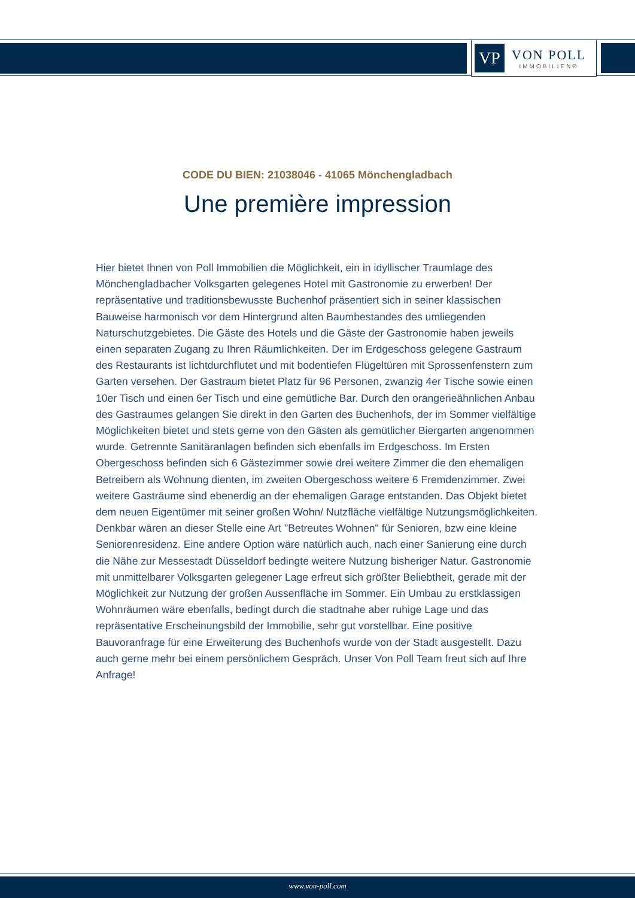VP
VON POLL
IMMOBILIEN®
CODE DU BIEN: 21038046 - 41065 Mönchengladbach
Une première impression
Hier bietet Ihnen von Poll Immobilien die Möglichkeit, ein in idyllischer Traumlage des Mönchengladbacher Volksgarten gelegenes Hotel mit Gastronomie zu erwerben! Der repräsentative und traditionsbewusste Buchenhof präsentiert sich in seiner klassischen Bauweise harmonisch vor dem Hintergrund alten Baumbestandes des umliegenden Naturschutzgebietes. Die Gäste des Hotels und die Gäste der Gastronomie haben jeweils einen separaten Zugang zu Ihren Räumlichkeiten. Der im Erdgeschoss gelegene Gastraum des Restaurants ist lichtdurchflutet und mit bodentiefen Flügeltüren mit Sprossenfenstern zum Garten versehen. Der Gastraum bietet Platz für 96 Personen, zwanzig 4er Tische sowie einen 10er Tisch und einen 6er Tisch und eine gemütliche Bar. Durch den orangerieähnlichen Anbau des Gastraumes gelangen Sie direkt in den Garten des Buchenhofs, der im Sommer vielfältige Möglichkeiten bietet und stets gerne von den Gästen als gemütlicher Biergarten angenommen wurde. Getrennte Sanitäranlagen befinden sich ebenfalls im Erdgeschoss. Im Ersten Obergeschoss befinden sich 6 Gästezimmer sowie drei weitere Zimmer die den ehemaligen Betreibern als Wohnung dienten, im zweiten Obergeschoss weitere 6 Fremdenzimmer. Zwei weitere Gasträume sind ebenerdig an der ehemaligen Garage entstanden. Das Objekt bietet dem neuen Eigentümer mit seiner großen Wohn/ Nutzfläche vielfältige Nutzungsmöglichkeiten. Denkbar wären an dieser Stelle eine Art "Betreutes Wohnen" für Senioren, bzw eine kleine Seniorenresidenz. Eine andere Option wäre natürlich auch, nach einer Sanierung eine durch die Nähe zur Messestadt Düsseldorf bedingte weitere Nutzung bisheriger Natur. Gastronomie mit unmittelbarer Volksgarten gelegener Lage erfreut sich größter Beliebtheit, gerade mit der Möglichkeit zur Nutzung der großen Aussenfläche im Sommer. Ein Umbau zu erstklassigen Wohnräumen wäre ebenfalls, bedingt durch die stadtnahe aber ruhige Lage und das repräsentative Erscheinungsbild der Immobilie, sehr gut vorstellbar. Eine positive Bauvoranfrage für eine Erweiterung des Buchenhofs wurde von der Stadt ausgestellt. Dazu auch gerne mehr bei einem persönlichem Gespräch. Unser Von Poll Team freut sich auf Ihre Anfrage!
www.von-poll.com